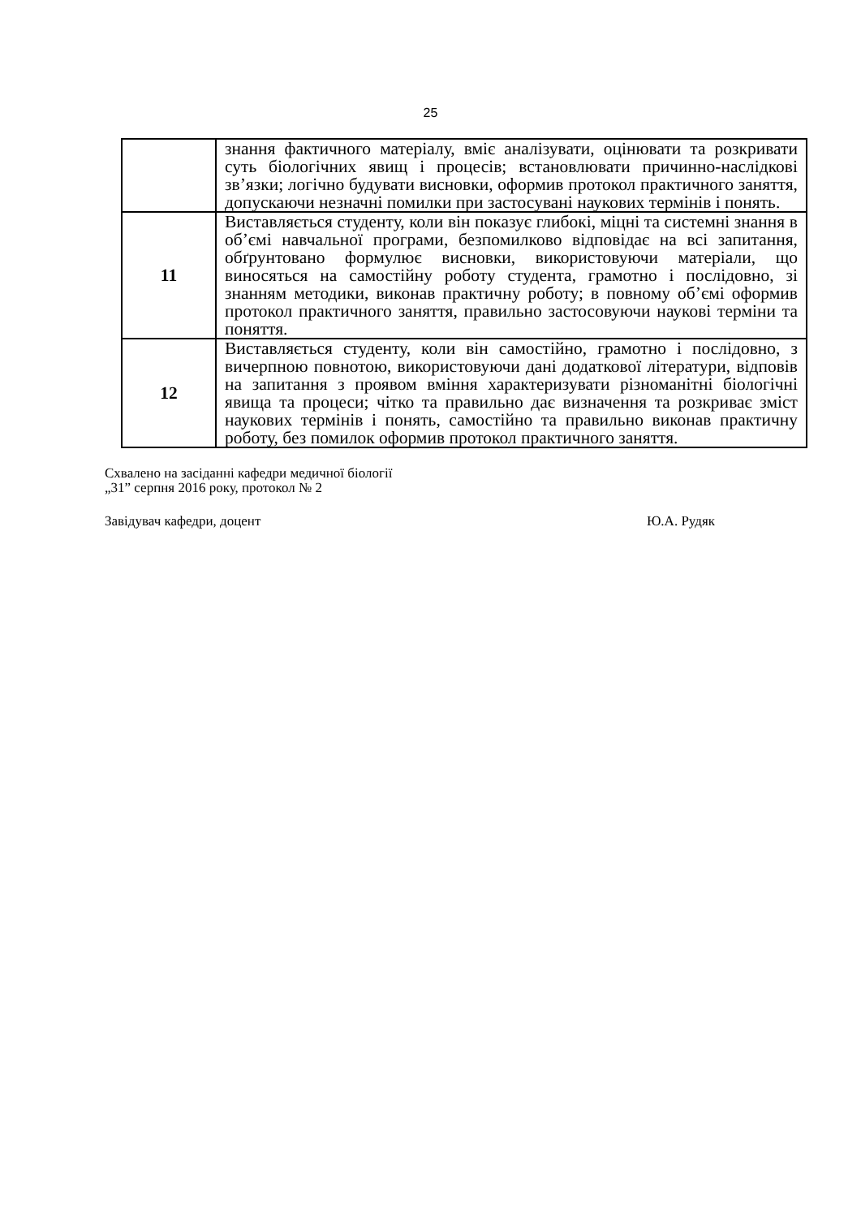25
| | знання фактичного матеріалу, вміє аналізувати, оцінювати та розкривати суть біологічних явищ і процесів; встановлювати причинно-наслідкові зв’язки; логічно будувати висновки, оформив протокол практичного заняття, допускаючи незначні помилки при застосувані наукових термінів і понять. |
| 11 | Виставляється студенту, коли він показує глибокі, міцні та системні знання в об’ємі навчальної програми, безпомилково відповідає на всі запитання, обґрунтовано формулює висновки, використовуючи матеріали, що виносяться на самостійну роботу студента, грамотно і послідовно, зі знанням методики, виконав практичну роботу; в повному об’ємі оформив протокол практичного заняття, правильно застосовуючи наукові терміни та поняття. |
| 12 | Виставляється студенту, коли він самостійно, грамотно і послідовно, з вичерпною повнотою, використовуючи дані додаткової літератури, відповів на запитання з проявом вміння характеризувати різноманітні біологічні явища та процеси; чітко та правильно дає визначення та розкриває зміст наукових термінів і понять, самостійно та правильно виконав практичну роботу, без помилок оформив протокол практичного заняття. |
Схвалено на засіданні кафедри медичної біології
„31” серпня 2016 року, протокол № 2
Завідувач кафедри, доцент Ю.А. Рудяк